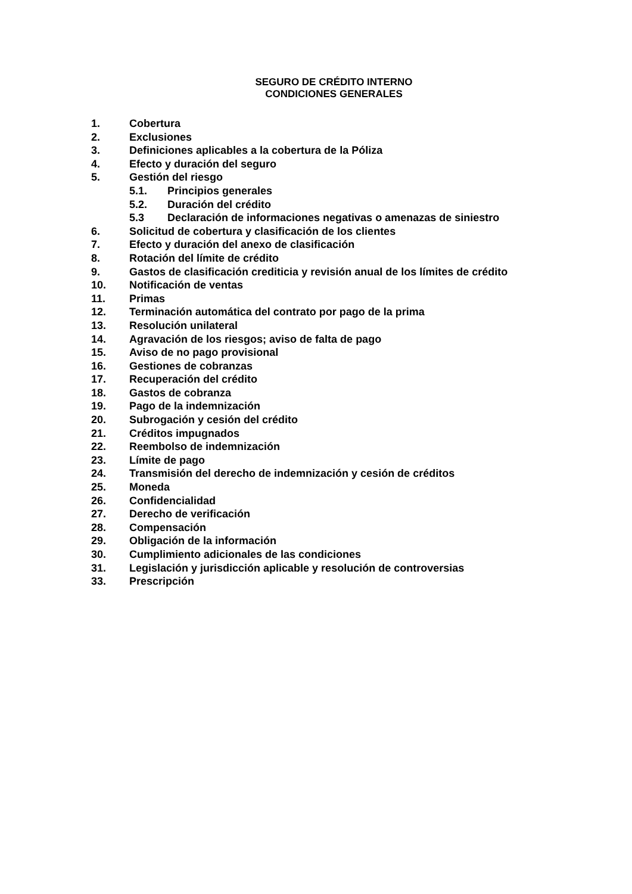SEGURO DE CRÉDITO INTERNO
CONDICIONES GENERALES
1. Cobertura
2. Exclusiones
3. Definiciones aplicables a la cobertura de la Póliza
4. Efecto y duración del seguro
5. Gestión del riesgo
5.1. Principios generales
5.2. Duración del crédito
5.3 Declaración de informaciones negativas o amenazas de siniestro
6. Solicitud de cobertura y clasificación de los clientes
7. Efecto y duración del anexo de clasificación
8. Rotación del límite de crédito
9. Gastos de clasificación crediticia y revisión anual de los límites de crédito
10. Notificación de ventas
11. Primas
12. Terminación automática del contrato por pago de la prima
13. Resolución unilateral
14. Agravación de los riesgos; aviso de falta de pago
15. Aviso de no pago provisional
16. Gestiones de cobranzas
17. Recuperación del crédito
18. Gastos de cobranza
19. Pago de la indemnización
20. Subrogación y cesión del crédito
21. Créditos impugnados
22. Reembolso de indemnización
23. Límite de pago
24. Transmisión del derecho de indemnización y cesión de créditos
25. Moneda
26. Confidencialidad
27. Derecho de verificación
28. Compensación
29. Obligación de la información
30. Cumplimiento adicionales de las condiciones
31. Legislación y jurisdicción aplicable y resolución de controversias
33. Prescripción